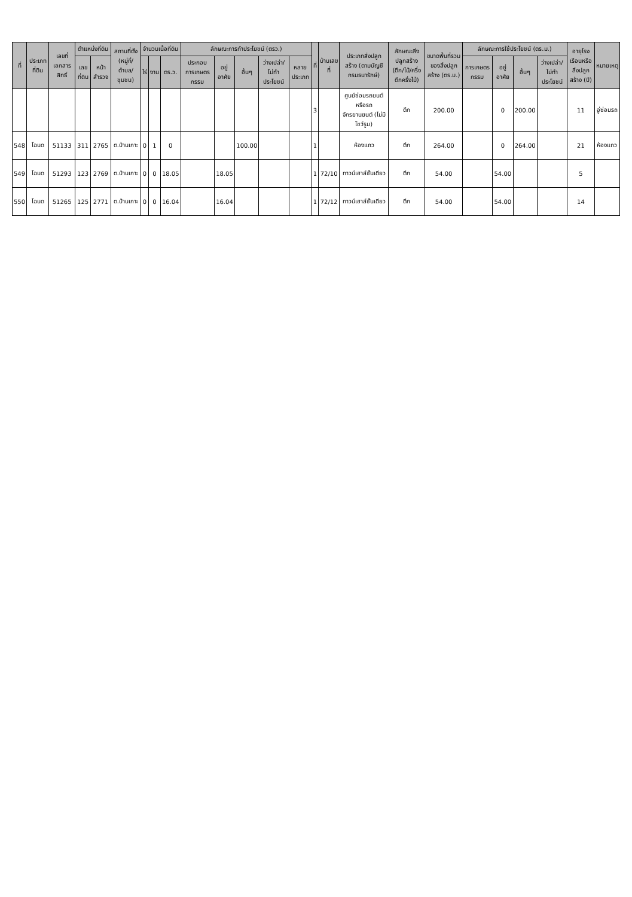| ที่ | ประเภทที่ดิน | เลขที่เอกสารสิทธิ์ | ตำแหน่งที่ดิน | | สถานที่ตั้ง (หมู่ที่/ตำบล/ชุมชน) | จำนวนเนื้อที่ดิน | | | ลักษณะการทำประโยชน์ (ตรว.) | | | | | ที่ | บ้านเลขที่ | ประเภทสิ่งปลูกสร้าง (ตามบัญชีกรมธนารักษ์) | ลักษณะสิ่งปลูกสร้าง (ตึก/ไม้/ครึ่งตึกครึ่งไม้) | ขนาดพื้นที่รวมของสิ่งปลูกสร้าง (ตร.ม.) | ลักษณะการใช้ประโยชน์ (ตร.ม.) | | | | อายุโรงเรือนหรือสิ่งปลูกสร้าง (ปี) | หมายเหตุ |
| --- | --- | --- | --- | --- | --- | --- | --- | --- | --- | --- | --- | --- | --- | --- | --- | --- | --- | --- | --- | --- | --- | --- | --- | --- |
| | | | เลขที่ดิน | หน้าสำรวจ | | ไร่ | งาน | ตร.ว. | ประกอบการเกษตรกรรม | อยู่อาศัย | อื่นๆ | ว่างเปล่า/ไม่ทำประโยชน์ | หลายประเภท | | | | | | การเกษตรกรรม | อยู่อาศัย | อื่นๆ | ว่างเปล่า/ไม่ทำประโยชน์ | | |
| | | | | | | | | | | | | | | 3 | | ศูนย์ซ่อมรถยนต์หรือรถจักรยานยนต์ (ไม่มีโชว์รูม) | ตึก | 200.00 | | 0 | 200.00 | | 11 | อู่ซ่อมรถ |
| 548 | โฉนด | 51133 | 311 | 2765 | ต.บ้านเกาะ | 0 | 1 | 0 | | | 100.00 | | | 1 | | ห้องแถว | ตึก | 264.00 | | 0 | 264.00 | | 21 | ห้องแถว |
| 549 | โฉนด | 51293 | 123 | 2769 | ต.บ้านเกาะ | 0 | 0 | 18.05 | | 18.05 | | | | 1 | 72/10 | ทาวน์เฮาส์ชั้นเดียว | ตึก | 54.00 | | 54.00 | | | 5 | |
| 550 | โฉนด | 51265 | 125 | 2771 | ต.บ้านเกาะ | 0 | 0 | 16.04 | | 16.04 | | | | 1 | 72/12 | ทาวน์เฮาส์ชั้นเดียว | ตึก | 54.00 | | 54.00 | | | 14 | |